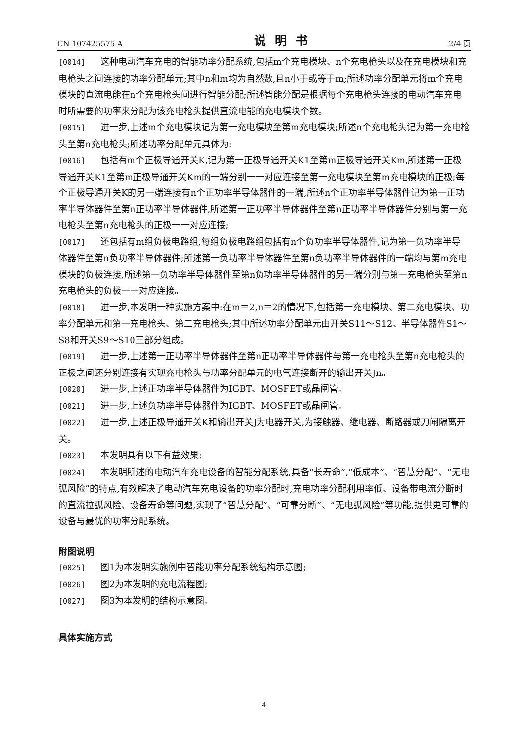CN 107425575 A 说明书 2/4 页
[0014] 这种电动汽车充电的智能功率分配系统,包括m个充电模块、n个充电枪头以及在充电模块和充电枪头之间连接的功率分配单元;其中n和m均为自然数,且n小于或等于m;所述功率分配单元将m个充电模块的直流电能在n个充电枪头间进行智能分配;所述智能分配是根据每个充电枪头连接的电动汽车充电时所需要的功率来分配为该充电枪头提供直流电能的充电模块个数。
[0015] 进一步,上述m个充电模块记为第一充电模块至第m充电模块;所述n个充电枪头记为第一充电枪头至第n充电枪头;所述功率分配单元具体为:
[0016] 包括有m个正极导通开关K,记为第一正极导通开关K1至第m正极导通开关Km,所述第一正极导通开关K1至第m正极导通开关Km的一端分别一一对应连接至第一充电模块至第m充电模块的正极;每个正极导通开关K的另一端连接有n个正功率半导体器件的一端,所述n个正功率半导体器件记为第一正功率半导体器件至第n正功率半导体器件,所述第一正功率半导体器件至第n正功率半导体器件分别与第一充电枪头至第n充电枪头的正极一一对应连接;
[0017] 还包括有m组负极电路组,每组负极电路组包括有n个负功率半导体器件,记为第一负功率半导体器件至第n负功率半导体器件;所述第一负功率半导体器件至第n负功率半导体器件的一端均与第m充电模块的负极连接,所述第一负功率半导体器件至第n负功率半导体器件的另一端分别与第一充电枪头至第n充电枪头的负极一一对应连接。
[0018] 进一步,本发明一种实施方案中:在m＝2,n＝2的情况下,包括第一充电模块、第二充电模块、功率分配单元和第一充电枪头、第二充电枪头;其中所述功率分配单元由开关S11～S12、半导体器件S1～S8和开关S9～S10三部分组成。
[0019] 进一步,上述第一正功率半导体器件至第n正功率半导体器件与第一充电枪头至第n充电枪头的正极之间还分别连接有实现充电枪头与功率分配单元的电气连接断开的输出开关Jn。
[0020] 进一步,上述正功率半导体器件为IGBT、MOSFET或晶闸管。
[0021] 进一步,上述负功率半导体器件为IGBT、MOSFET或晶闸管。
[0022] 进一步,上述正极导通开关K和输出开关J为电器开关,为接触器、继电器、断路器或刀闸隔离开关。
[0023] 本发明具有以下有益效果:
[0024] 本发明所述的电动汽车充电设备的智能分配系统,具备“长寿命”,“低成本”、“智慧分配”、“无电弧风险”的特点,有效解决了电动汽车充电设备的功率分配时,充电功率分配利用率低、设备带电流分断时的直流拉弧风险、设备寿命等问题,实现了“智慧分配”、“可靠分断”、“无电弧风险”等功能,提供更可靠的设备与最优的功率分配系统。
附图说明
[0025] 图1为本发明实施例中智能功率分配系统结构示意图;
[0026] 图2为本发明的充电流程图;
[0027] 图3为本发明的结构示意图。
具体实施方式
4